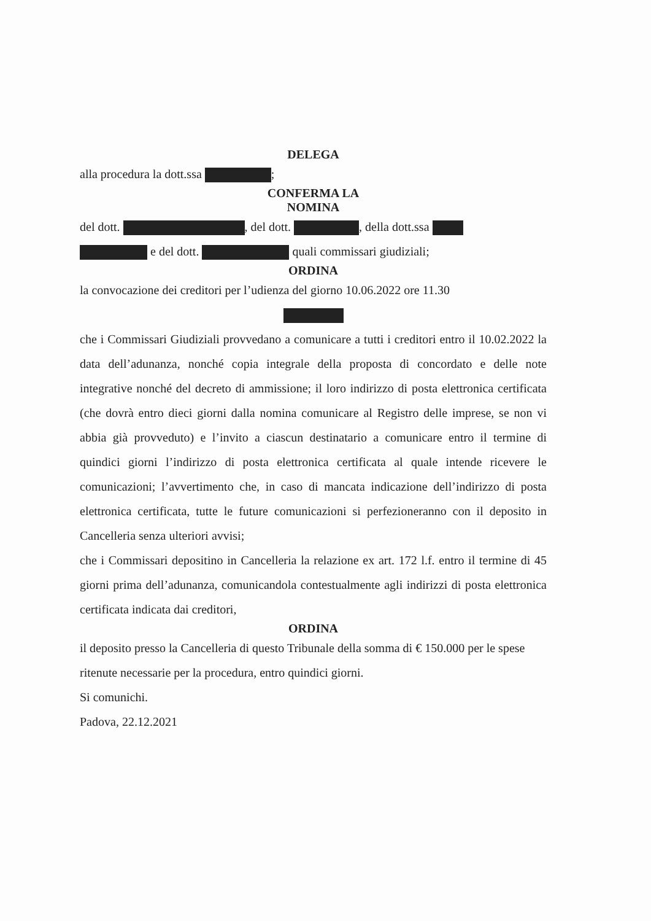DELEGA
alla procedura la dott.ssa ;
CONFERMA LA
NOMINA
del dott. , del dott. , della dott.ssa
e del dott. quali commissari giudiziali;
ORDINA
la convocazione dei creditori per l’udienza del giorno 10.06.2022 ore 11.30
che i Commissari Giudiziali provvedano a comunicare a tutti i creditori entro il 10.02.2022 la data dell’adunanza, nonché copia integrale della proposta di concordato e delle note integrative nonché del decreto di ammissione; il loro indirizzo di posta elettronica certificata (che dovrà entro dieci giorni dalla nomina comunicare al Registro delle imprese, se non vi abbia già provveduto) e l’invito a ciascun destinatario a comunicare entro il termine di quindici giorni l’indirizzo di posta elettronica certificata al quale intende ricevere le comunicazioni; l’avvertimento che, in caso di mancata indicazione dell’indirizzo di posta elettronica certificata, tutte le future comunicazioni si perfezioneranno con il deposito in Cancelleria senza ulteriori avvisi;
che i Commissari depositino in Cancelleria la relazione ex art. 172 l.f. entro il termine di 45 giorni prima dell’adunanza, comunicandola contestualmente agli indirizzi di posta elettronica certificata indicata dai creditori,
ORDINA
il deposito presso la Cancelleria di questo Tribunale della somma di € 150.000 per le spese ritenute necessarie per la procedura, entro quindici giorni.
Si comunichi.
Padova, 22.12.2021